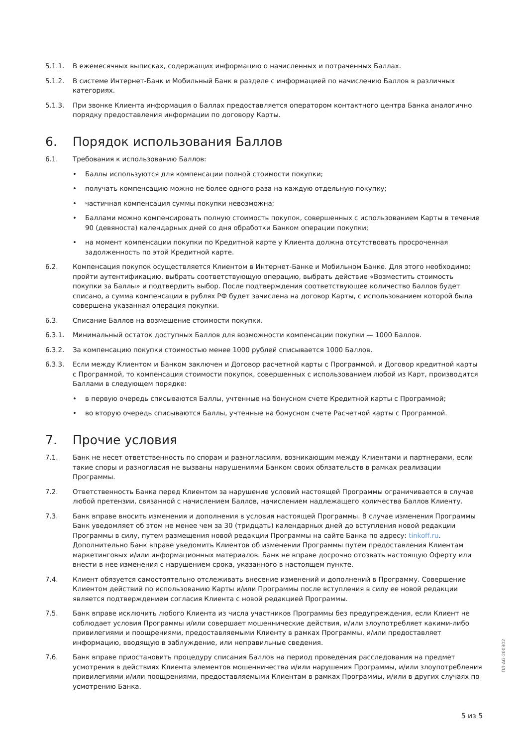5.1.1. В ежемесячных выписках, содержащих информацию о начисленных и потраченных Баллах.
5.1.2. В системе Интернет-Банк и Мобильный Банк в разделе с информацией по начислению Баллов в различных категориях.
5.1.3. При звонке Клиента информация о Баллах предоставляется оператором контактного центра Банка аналогично порядку предоставления информации по договору Карты.
6. Порядок использования Баллов
6.1. Требования к использованию Баллов:
• Баллы используются для компенсации полной стоимости покупки;
• получать компенсацию можно не более одного раза на каждую отдельную покупку;
• частичная компенсация суммы покупки невозможна;
• Баллами можно компенсировать полную стоимость покупок, совершенных с использованием Карты в течение 90 (девяноста) календарных дней со дня обработки Банком операции покупки;
• на момент компенсации покупки по Кредитной карте у Клиента должна отсутствовать просроченная задолженность по этой Кредитной карте.
6.2. Компенсация покупок осуществляется Клиентом в Интернет-Банке и Мобильном Банке. Для этого необходимо: пройти аутентификацию, выбрать соответствующую операцию, выбрать действие «Возместить стоимость покупки за Баллы» и подтвердить выбор. После подтверждения соответствующее количество Баллов будет списано, а сумма компенсации в рублях РФ будет зачислена на договор Карты, с использованием которой была совершена указанная операция покупки.
6.3. Списание Баллов на возмещение стоимости покупки.
6.3.1. Минимальный остаток доступных Баллов для возможности компенсации покупки — 1000 Баллов.
6.3.2. За компенсацию покупки стоимостью менее 1000 рублей списывается 1000 Баллов.
6.3.3. Если между Клиентом и Банком заключен и Договор расчетной карты с Программой, и Договор кредитной карты с Программой, то компенсация стоимости покупок, совершенных с использованием любой из Карт, производится Баллами в следующем порядке:
• в первую очередь списываются Баллы, учтенные на бонусном счете Кредитной карты с Программой;
• во вторую очередь списываются Баллы, учтенные на бонусном счете Расчетной карты с Программой.
7. Прочие условия
7.1. Банк не несет ответственность по спорам и разногласиям, возникающим между Клиентами и партнерами, если такие споры и разногласия не вызваны нарушениями Банком своих обязательств в рамках реализации Программы.
7.2. Ответственность Банка перед Клиентом за нарушение условий настоящей Программы ограничивается в случае любой претензии, связанной с начислением Баллов, начислением надлежащего количества Баллов Клиенту.
7.3. Банк вправе вносить изменения и дополнения в условия настоящей Программы. В случае изменения Программы Банк уведомляет об этом не менее чем за 30 (тридцать) календарных дней до вступления новой редакции Программы в силу, путем размещения новой редакции Программы на сайте Банка по адресу: tinkoff.ru. Дополнительно Банк вправе уведомить Клиентов об изменении Программы путем предоставления Клиентам маркетинговых и/или информационных материалов. Банк не вправе досрочно отозвать настоящую Оферту или внести в нее изменения с нарушением срока, указанного в настоящем пункте.
7.4. Клиент обязуется самостоятельно отслеживать внесение изменений и дополнений в Программу. Совершение Клиентом действий по использованию Карты и/или Программы после вступления в силу ее новой редакции является подтверждением согласия Клиента с новой редакцией Программы.
7.5. Банк вправе исключить любого Клиента из числа участников Программы без предупреждения, если Клиент не соблюдает условия Программы и/или совершает мошеннические действия, и/или злоупотребляет какими-либо привилегиями и поощрениями, предоставляемыми Клиенту в рамках Программы, и/или предоставляет информацию, вводящую в заблуждение, или неправильные сведения.
7.6. Банк вправе приостановить процедуру списания Баллов на период проведения расследования на предмет усмотрения в действиях Клиента элементов мошенничества и/или нарушения Программы, и/или злоупотребления привилегиями и/или поощрениями, предоставляемыми Клиентам в рамках Программы, и/или в других случаях по усмотрению Банка.
ПЛ-AG-200302
5 из 5